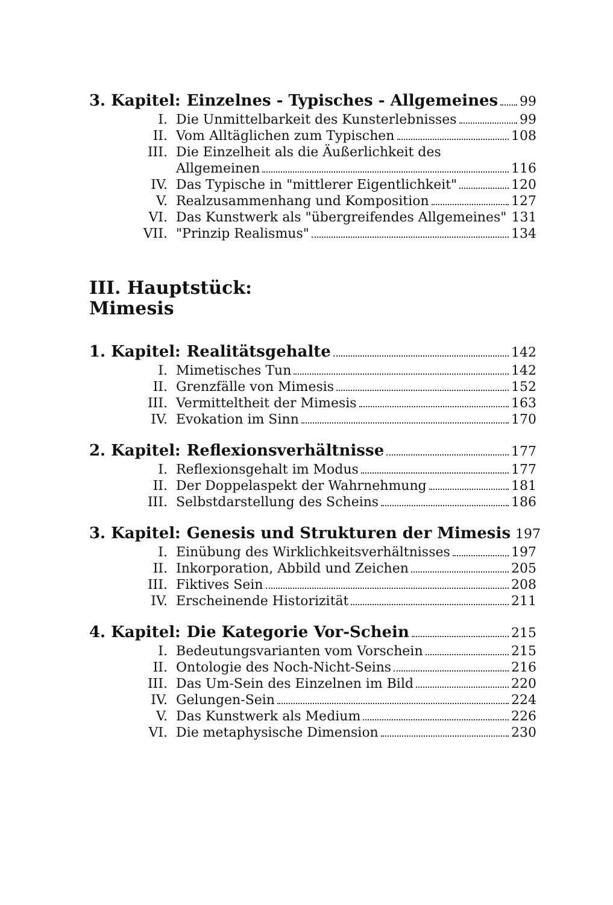3. Kapitel: Einzelnes - Typisches - Allgemeines 99
I. Die Unmittelbarkeit des Kunsterlebnisses 99
II. Vom Alltäglichen zum Typischen 108
III. Die Einzelheit als die Äußerlichkeit des
Allgemeinen 116
IV. Das Typische in "mittlerer Eigentlichkeit" 120
V. Realzusammenhang und Komposition 127
VI. Das Kunstwerk als "übergreifendes Allgemeines" 131
VII. "Prinzip Realismus" 134
III. Hauptstück:
Mimesis
1. Kapitel: Realitätsgehalte 142
I. Mimetisches Tun 142
II. Grenzfälle von Mimesis 152
III. Vermitteltheit der Mimesis 163
IV. Evokation im Sinn 170
2. Kapitel: Reflexionsverhältnisse 177
I. Reflexionsgehalt im Modus 177
II. Der Doppelaspekt der Wahrnehmung 181
III. Selbstdarstellung des Scheins 186
3. Kapitel: Genesis und Strukturen der Mimesis 197
I. Einübung des Wirklichkeitsverhältnisses 197
II. Inkorporation, Abbild und Zeichen 205
III. Fiktives Sein 208
IV. Erscheinende Historizität 211
4. Kapitel: Die Kategorie Vor-Schein 215
I. Bedeutungsvarianten vom Vorschein 215
II. Ontologie des Noch-Nicht-Seins 216
III. Das Um-Sein des Einzelnen im Bild 220
IV. Gelungen-Sein 224
V. Das Kunstwerk als Medium 226
VI. Die metaphysische Dimension 230